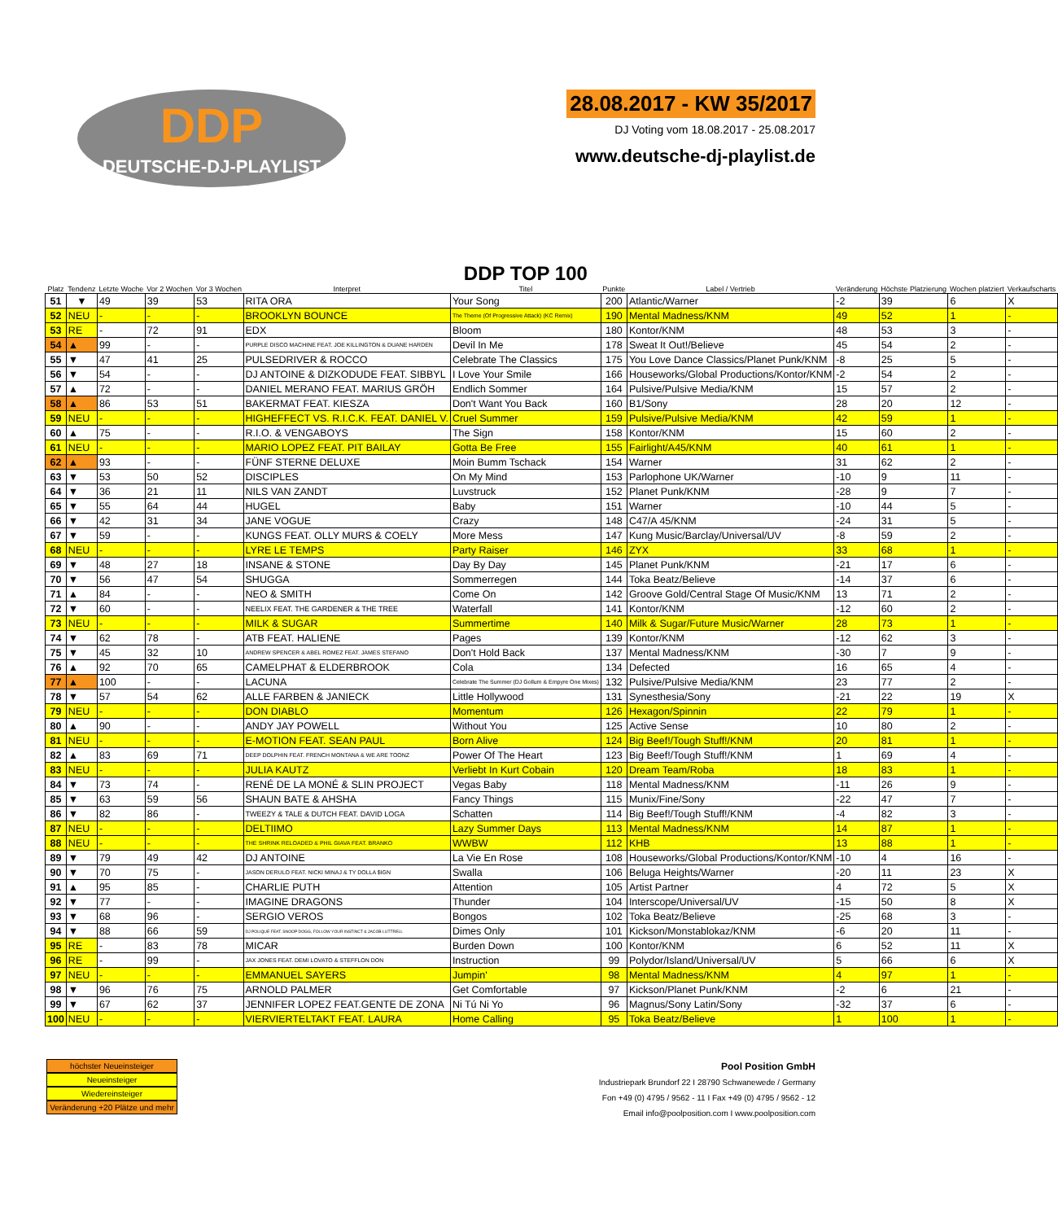DDP
DEUTSCHE-DJ-PLAYLIST
28.08.2017 - KW 35/2017
DJ Voting vom 18.08.2017 - 25.08.2017
www.deutsche-dj-playlist.de
| Platz | Tendenz | Letzte Woche | Vor 2 Wochen | Vor 3 Wochen | Interpret | DDP TOP 100 Titel | Punkte | Label / Vertrieb | Veränderung | Höchste Platzierung | Wochen platziert | Verkaufscharts |
| --- | --- | --- | --- | --- | --- | --- | --- | --- | --- | --- | --- | --- |
| 51 | ▼ | 49 | 39 | 53 | RITA ORA | Your Song | 200 | Atlantic/Warner | -2 | 39 | 6 | X |
| 52 | NEU | - | - | - | BROOKLYN BOUNCE | The Theme (Of Progressive Attack) (KC Remix) | 190 | Mental Madness/KNM | 49 | 52 | 1 | - |
| 53 | RE | - | 72 | 91 | EDX | Bloom | 180 | Kontor/KNM | 48 | 53 | 3 | - |
| 54 | ▲ | 99 | - | - | PURPLE DISCO MACHINE FEAT. JOE KILLINGTON & DUANE HARDEN | Devil In Me | 178 | Sweat It Out!/Believe | 45 | 54 | 2 | - |
| 55 | ▼ | 47 | 41 | 25 | PULSEDRIVER & ROCCO | Celebrate The Classics | 175 | You Love Dance Classics/Planet Punk/KNM | -8 | 25 | 5 | - |
| 56 | ▼ | 54 | - | - | DJ ANTOINE & DIZKODUDE FEAT. SIBBYL | I Love Your Smile | 166 | Houseworks/Global Productions/Kontor/KNM | -2 | 54 | 2 | - |
| 57 | ▲ | 72 | - | - | DANIEL MERANO FEAT. MARIUS GRÖH | Endlich Sommer | 164 | Pulsive/Pulsive Media/KNM | 15 | 57 | 2 | - |
| 58 | ▲ | 86 | 53 | 51 | BAKERMAT FEAT. KIESZA | Don't Want You Back | 160 | B1/Sony | 28 | 20 | 12 | - |
| 59 | NEU | - | - | - | HIGHEFFECT VS. R.I.C.K. FEAT. DANIEL V. | Cruel Summer | 159 | Pulsive/Pulsive Media/KNM | 42 | 59 | 1 | - |
| 60 | ▲ | 75 | - | - | R.I.O. & VENGABOYS | The Sign | 158 | Kontor/KNM | 15 | 60 | 2 | - |
| 61 | NEU | - | - | - | MARIO LOPEZ FEAT. PIT BAILAY | Gotta Be Free | 155 | Fairlight/A45/KNM | 40 | 61 | 1 | - |
| 62 | ▲ | 93 | - | - | FÜNF STERNE DELUXE | Moin Bumm Tschack | 154 | Warner | 31 | 62 | 2 | - |
| 63 | ▼ | 53 | 50 | 52 | DISCIPLES | On My Mind | 153 | Parlophone UK/Warner | -10 | 9 | 11 | - |
| 64 | ▼ | 36 | 21 | 11 | NILS VAN ZANDT | Luvstruck | 152 | Planet Punk/KNM | -28 | 9 | 7 | - |
| 65 | ▼ | 55 | 64 | 44 | HUGEL | Baby | 151 | Warner | -10 | 44 | 5 | - |
| 66 | ▼ | 42 | 31 | 34 | JANE VOGUE | Crazy | 148 | C47/A 45/KNM | -24 | 31 | 5 | - |
| 67 | ▼ | 59 | - | - | KUNGS FEAT. OLLY MURS & COELY | More Mess | 147 | Kung Music/Barclay/Universal/UV | -8 | 59 | 2 | - |
| 68 | NEU | - | - | - | LYRE LE TEMPS | Party Raiser | 146 | ZYX | 33 | 68 | 1 | - |
| 69 | ▼ | 48 | 27 | 18 | INSANE & STONE | Day By Day | 145 | Planet Punk/KNM | -21 | 17 | 6 | - |
| 70 | ▼ | 56 | 47 | 54 | SHUGGA | Sommerregen | 144 | Toka Beatz/Believe | -14 | 37 | 6 | - |
| 71 | ▲ | 84 | - | - | NEO & SMITH | Come On | 142 | Groove Gold/Central Stage Of Music/KNM | 13 | 71 | 2 | - |
| 72 | ▼ | 60 | - | - | NEELIX FEAT. THE GARDENER & THE TREE | Waterfall | 141 | Kontor/KNM | -12 | 60 | 2 | - |
| 73 | NEU | - | - | - | MILK & SUGAR | Summertime | 140 | Milk & Sugar/Future Music/Warner | 28 | 73 | 1 | - |
| 74 | ▼ | 62 | 78 | - | ATB FEAT. HALIENE | Pages | 139 | Kontor/KNM | -12 | 62 | 3 | - |
| 75 | ▼ | 45 | 32 | 10 | ANDREW SPENCER & ABEL ROMEZ FEAT. JAMES STEFANO | Don't Hold Back | 137 | Mental Madness/KNM | -30 | 7 | 9 | - |
| 76 | ▲ | 92 | 70 | 65 | CAMELPHAT & ELDERBROOK | Cola | 134 | Defected | 16 | 65 | 4 | - |
| 77 | ▲ | 100 | - | - | LACUNA | Celebrate The Summer (DJ Gollum & Empyre One Mixes) | 132 | Pulsive/Pulsive Media/KNM | 23 | 77 | 2 | - |
| 78 | ▼ | 57 | 54 | 62 | ALLE FARBEN & JANIECK | Little Hollywood | 131 | Synesthesia/Sony | -21 | 22 | 19 | X |
| 79 | NEU | - | - | - | DON DIABLO | Momentum | 126 | Hexagon/Spinnin | 22 | 79 | 1 | - |
| 80 | ▲ | 90 | - | - | ANDY JAY POWELL | Without You | 125 | Active Sense | 10 | 80 | 2 | - |
| 81 | NEU | - | - | - | E-MOTION FEAT. SEAN PAUL | Born Alive | 124 | Big Beef!/Tough Stuff!/KNM | 20 | 81 | 1 | - |
| 82 | ▲ | 83 | 69 | 71 | DEEP DOLPHIN FEAT. FRENCH MONTANA & WE ARE TOONZ | Power Of The Heart | 123 | Big Beef!/Tough Stuff!/KNM | 1 | 69 | 4 | - |
| 83 | NEU | - | - | - | JULIA KAUTZ | Verliebt In Kurt Cobain | 120 | Dream Team/Roba | 18 | 83 | 1 | - |
| 84 | ▼ | 73 | 74 | - | RENÉ DE LA MONÉ & SLIN PROJECT | Vegas Baby | 118 | Mental Madness/KNM | -11 | 26 | 9 | - |
| 85 | ▼ | 63 | 59 | 56 | SHAUN BATE & AHSHA | Fancy Things | 115 | Munix/Fine/Sony | -22 | 47 | 7 | - |
| 86 | ▼ | 82 | 86 | - | TWEEZY & TALE & DUTCH FEAT. DAVID LOGA | Schatten | 114 | Big Beef!/Tough Stuff!/KNM | -4 | 82 | 3 | - |
| 87 | NEU | - | - | - | DELTIIMO | Lazy Summer Days | 113 | Mental Madness/KNM | 14 | 87 | 1 | - |
| 88 | NEU | - | - | - | THE SHRINK RELOADED & PHIL GIAVA FEAT. BRANKO | WWBW | 112 | KHB | 13 | 88 | 1 | - |
| 89 | ▼ | 79 | 49 | 42 | DJ ANTOINE | La Vie En Rose | 108 | Houseworks/Global Productions/Kontor/KNM | -10 | 4 | 16 | - |
| 90 | ▼ | 70 | 75 | - | JASON DERULO FEAT. NICKI MINAJ & TY DOLLA $IGN | Swalla | 106 | Beluga Heights/Warner | -20 | 11 | 23 | X |
| 91 | ▲ | 95 | 85 | - | CHARLIE PUTH | Attention | 105 | Artist Partner | 4 | 72 | 5 | X |
| 92 | ▼ | 77 | - | - | IMAGINE DRAGONS | Thunder | 104 | Interscope/Universal/UV | -15 | 50 | 8 | X |
| 93 | ▼ | 68 | 96 | - | SERGIO VEROS | Bongos | 102 | Toka Beatz/Believe | -25 | 68 | 3 | - |
| 94 | ▼ | 88 | 66 | 59 | DJ POLIQUE FEAT. SNOOP DOGG, FOLLOW YOUR INSTINCT & JACOB LUTTRELL | Dimes Only | 101 | Kickson/Monstablokaz/KNM | -6 | 20 | 11 | - |
| 95 | RE | - | 83 | 78 | MICAR | Burden Down | 100 | Kontor/KNM | 6 | 52 | 11 | X |
| 96 | RE | - | 99 | - | JAX JONES FEAT. DEMI LOVATO & STEFFLON DON | Instruction | 99 | Polydor/Island/Universal/UV | 5 | 66 | 6 | X |
| 97 | NEU | - | - | - | EMMANUEL SAYERS | Jumpin' | 98 | Mental Madness/KNM | 4 | 97 | 1 | - |
| 98 | ▼ | 96 | 76 | 75 | ARNOLD PALMER | Get Comfortable | 97 | Kickson/Planet Punk/KNM | -2 | 6 | 21 | - |
| 99 | ▼ | 67 | 62 | 37 | JENNIFER LOPEZ FEAT.GENTE DE ZONA | Ni Tú Ni Yo | 96 | Magnus/Sony Latin/Sony | -32 | 37 | 6 | - |
| 100 | NEU | - | - | - | VIERVIERTELTAKT FEAT. LAURA | Home Calling | 95 | Toka Beatz/Believe | 1 | 100 | 1 | - |
höchster Neueinsteiger
Neueinsteiger
Wiedereinsteiger
Veränderung +20 Plätze und mehr
Pool Position GmbH
Industriepark Brundorf 22 I 28790 Schwanewede / Germany
Fon +49 (0) 4795 / 9562 - 11 I Fax +49 (0) 4795 / 9562 - 12
Email info@poolposition.com I www.poolposition.com